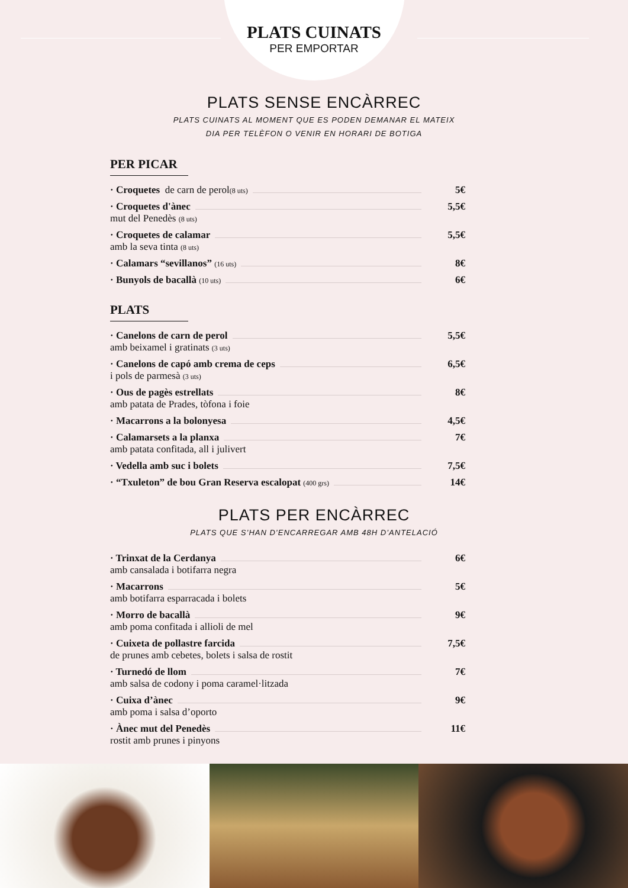PLATS CUINATS
PER EMPORTAR
PLATS SENSE ENCÀRREC
PLATS CUINATS AL MOMENT QUE ES PODEN DEMANAR EL MATEIX
DIA PER TELÈFON O VENIR EN HORARI DE BOTIGA
PER PICAR
· Croquetes de carn de perol (8 uts) 5€
· Croquetes d'ànec 5,5€
mut del Penedès (8 uts)
· Croquetes de calamar 5,5€
amb la seva tinta (8 uts)
· Calamars “sevillanos” (16 uts) 8€
· Bunyols de bacallà (10 uts) 6€
PLATS
· Canelons de carn de perol 5,5€
amb beixamel i gratinats (3 uts)
· Canelons de capó amb crema de ceps 6,5€
i pols de parmesà (3 uts)
· Ous de pagès estrellats 8€
amb patata de Prades, tòfona i foie
· Macarrons a la bolonyesa 4,5€
· Calamarsets a la planxa 7€
amb patata confitada, all i julivert
· Vedella amb suc i bolets 7,5€
· “Txuleton” de bou Gran Reserva escalopat (400 grs) 14€
PLATS PER ENCÀRREC
PLATS QUE S’HAN D’ENCARREGAR AMB 48H D’ANTELACIÓ
· Trinxat de la Cerdanya 6€
amb cansalada i botifarra negra
· Macarrons 5€
amb botifarra esparracada i bolets
· Morro de bacallà 9€
amb poma confitada i allioli de mel
· Cuixeta de pollastre farcida 7,5€
de prunes amb cebetes, bolets i salsa de rostit
· Turnedó de llom 7€
amb salsa de codony i poma caramel·litzada
· Cuixa d’ànec 9€
amb poma i salsa d’oporto
· Ànec mut del Penedès 11€
rostit amb prunes i pinyons